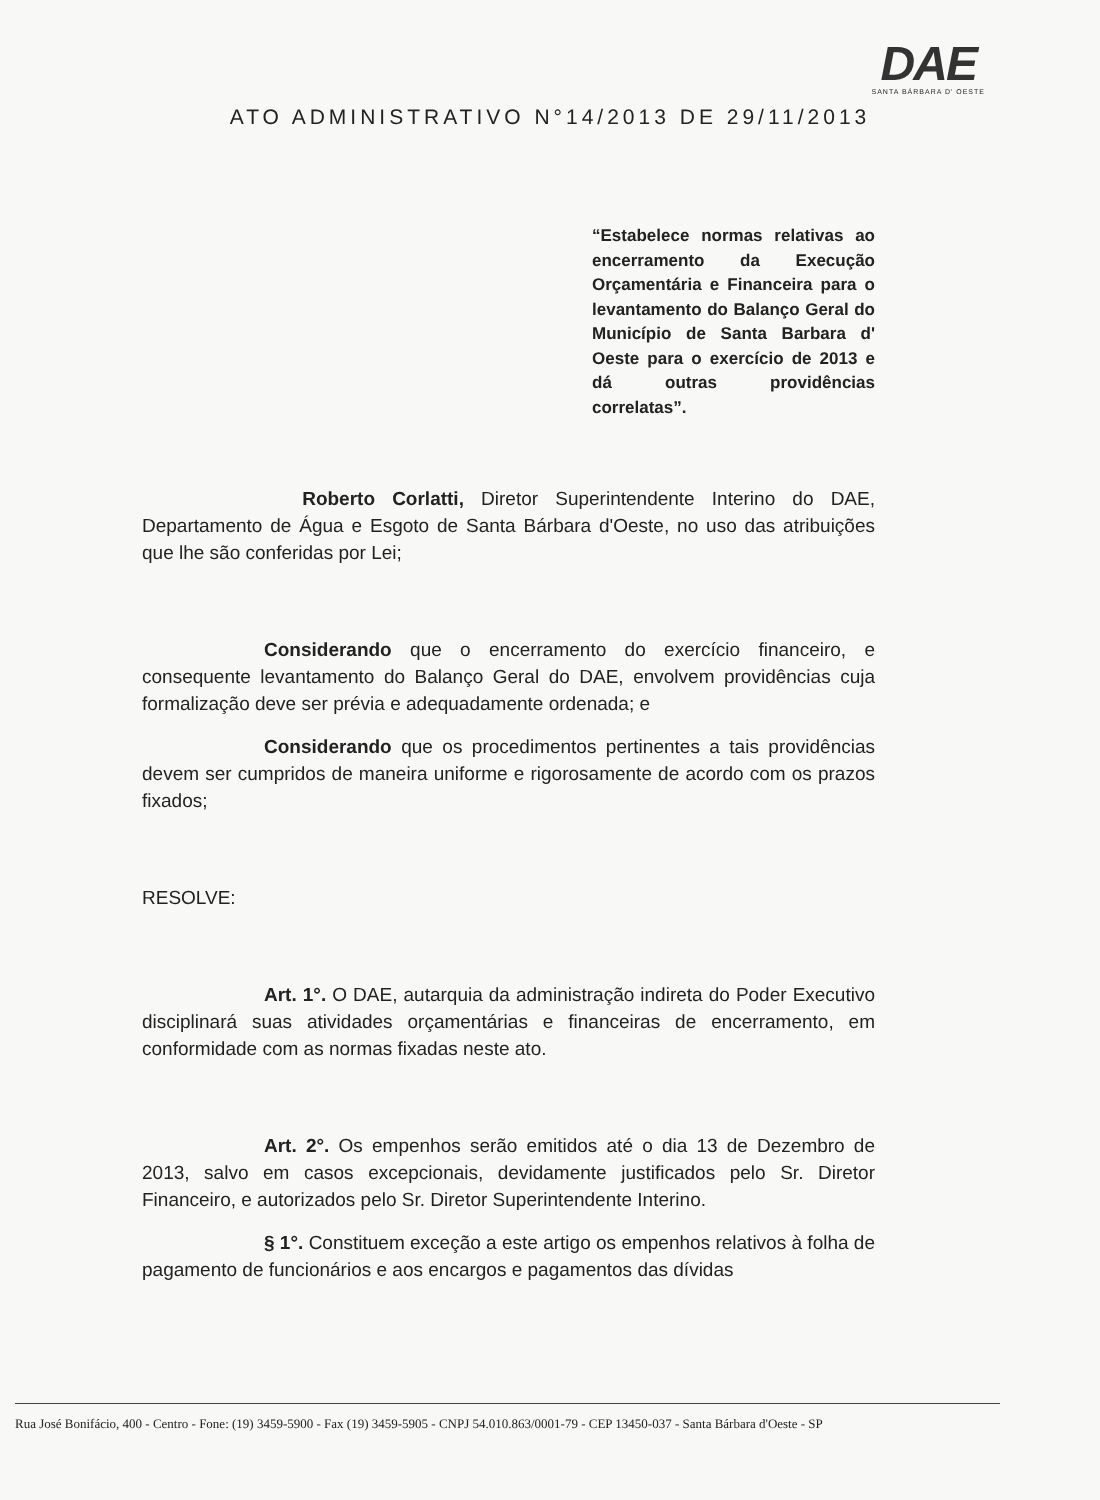DAE
SANTA BÁRBARA D' OESTE
ATO ADMINISTRATIVO N°14/2013 DE 29/11/2013
“Estabelece normas relativas ao encerramento da Execução Orçamentária e Financeira para o levantamento do Balanço Geral do Município de Santa Barbara d' Oeste para o exercício de 2013 e dá outras providências correlatas”.
Roberto Corlatti, Diretor Superintendente Interino do DAE, Departamento de Água e Esgoto de Santa Bárbara d'Oeste, no uso das atribuições que lhe são conferidas por Lei;
Considerando que o encerramento do exercício financeiro, e consequente levantamento do Balanço Geral do DAE, envolvem providências cuja formalização deve ser prévia e adequadamente ordenada; e
Considerando que os procedimentos pertinentes a tais providências devem ser cumpridos de maneira uniforme e rigorosamente de acordo com os prazos fixados;
RESOLVE:
Art. 1°. O DAE, autarquia da administração indireta do Poder Executivo disciplinará suas atividades orçamentárias e financeiras de encerramento, em conformidade com as normas fixadas neste ato.
Art. 2°. Os empenhos serão emitidos até o dia 13 de Dezembro de 2013, salvo em casos excepcionais, devidamente justificados pelo Sr. Diretor Financeiro, e autorizados pelo Sr. Diretor Superintendente Interino.
§ 1°. Constituem exceção a este artigo os empenhos relativos à folha de pagamento de funcionários e aos encargos e pagamentos das dívidas
Rua José Bonifácio, 400 - Centro - Fone: (19) 3459-5900 - Fax (19) 3459-5905 - CNPJ 54.010.863/0001-79 - CEP 13450-037 - Santa Bárbara d'Oeste - SP